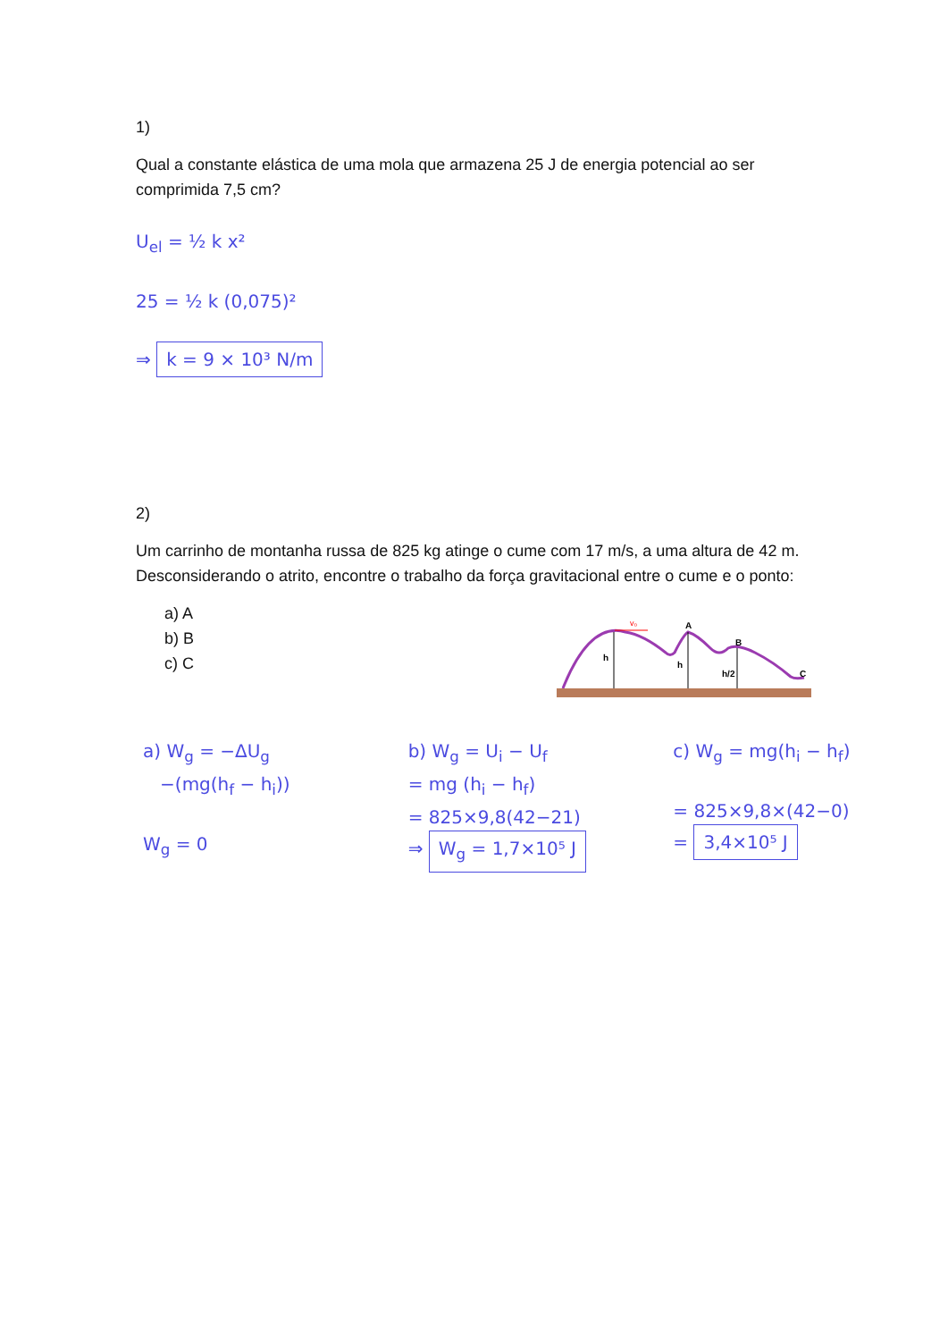1)
Qual a constante elástica de uma mola que armazena 25 J de energia potencial ao ser comprimida 7,5 cm?
U<sub>el</sub> = ½ k x²
25 = ½ k (0,075)²
⇒ k = 9 × 10³ N/m
2)
Um carrinho de montanha russa de 825 kg atinge o cume com 17 m/s, a uma altura de 42 m. Desconsiderando o atrito, encontre o trabalho da força gravitacional entre o cume e o ponto:
a) A
b) B
c) C
v₀
A
B
C
h
h
h/2
a) W<sub>g</sub> = −ΔU<sub>g</sub>
−(mg(h<sub>f</sub> − h<sub>i</sub>))
W<sub>g</sub> = 0
b) W<sub>g</sub> = U<sub>i</sub> − U<sub>f</sub>
= mg (h<sub>i</sub> − h<sub>f</sub>)
= 825×9,8(42−21)
⇒ W<sub>g</sub> = 1,7×10⁵ J
c) W<sub>g</sub> = mg(h<sub>i</sub> − h<sub>f</sub>)
= 825×9,8×(42−0)
= 3,4×10⁵ J